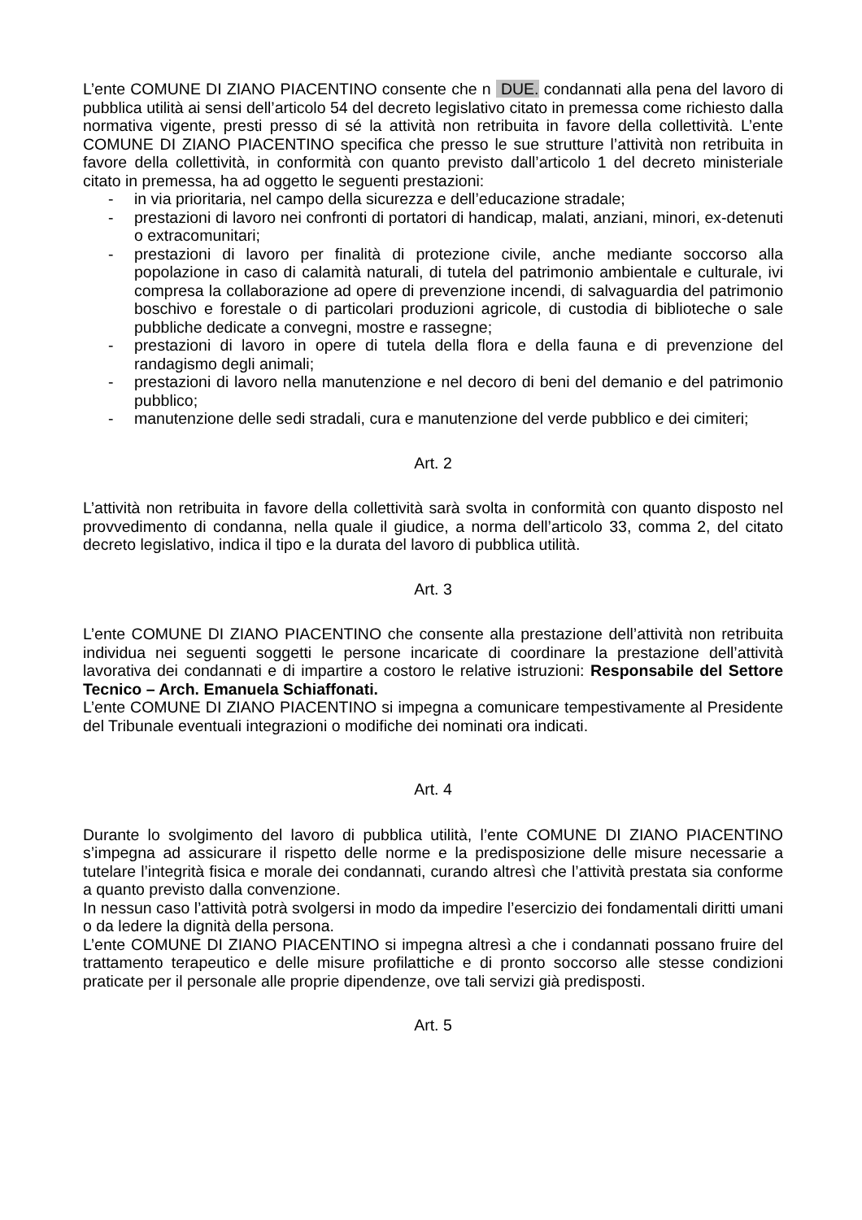L’ente COMUNE DI ZIANO PIACENTINO consente che n DUE. condannati alla pena del lavoro di pubblica utilità ai sensi dell’articolo 54 del decreto legislativo citato in premessa come richiesto dalla normativa vigente, presti presso di sé la attività non retribuita in favore della collettività. L’ente COMUNE DI ZIANO PIACENTINO specifica che presso le sue strutture l’attività non retribuita in favore della collettività, in conformità con quanto previsto dall’articolo 1 del decreto ministeriale citato in premessa, ha ad oggetto le seguenti prestazioni:
- in via prioritaria, nel campo della sicurezza e dell’educazione stradale;
- prestazioni di lavoro nei confronti di portatori di handicap, malati, anziani, minori, ex-detenuti o extracomunitari;
- prestazioni di lavoro per finalità di protezione civile, anche mediante soccorso alla popolazione in caso di calamità naturali, di tutela del patrimonio ambientale e culturale, ivi compresa la collaborazione ad opere di prevenzione incendi, di salvaguardia del patrimonio boschivo e forestale o di particolari produzioni agricole, di custodia di biblioteche o sale pubbliche dedicate a convegni, mostre e rassegne;
- prestazioni di lavoro in opere di tutela della flora e della fauna e di prevenzione del randagismo degli animali;
- prestazioni di lavoro nella manutenzione e nel decoro di beni del demanio e del patrimonio pubblico;
- manutenzione delle sedi stradali, cura e manutenzione del verde pubblico e dei cimiteri;
Art. 2
L’attività non retribuita in favore della collettività sarà svolta in conformità con quanto disposto nel provvedimento di condanna, nella quale il giudice, a norma dell’articolo 33, comma 2, del citato decreto legislativo, indica il tipo e la durata del lavoro di pubblica utilità.
Art. 3
L’ente COMUNE DI ZIANO PIACENTINO che consente alla prestazione dell’attività non retribuita individua nei seguenti soggetti le persone incaricate di coordinare la prestazione dell’attività lavorativa dei condannati e di impartire a costoro le relative istruzioni: Responsabile del Settore Tecnico – Arch. Emanuela Schiaffonati.
L’ente COMUNE DI ZIANO PIACENTINO si impegna a comunicare tempestivamente al Presidente del Tribunale eventuali integrazioni o modifiche dei nominati ora indicati.
Art. 4
Durante lo svolgimento del lavoro di pubblica utilità, l’ente COMUNE DI ZIANO PIACENTINO s’impegna ad assicurare il rispetto delle norme e la predisposizione delle misure necessarie a tutelare l’integrità fisica e morale dei condannati, curando altresì che l’attività prestata sia conforme a quanto previsto dalla convenzione.
In nessun caso l’attività potrà svolgersi in modo da impedire l’esercizio dei fondamentali diritti umani o da ledere la dignità della persona.
L’ente COMUNE DI ZIANO PIACENTINO si impegna altresì a che i condannati possano fruire del trattamento terapeutico e delle misure profilattiche e di pronto soccorso alle stesse condizioni praticate per il personale alle proprie dipendenze, ove tali servizi già predisposti.
Art. 5